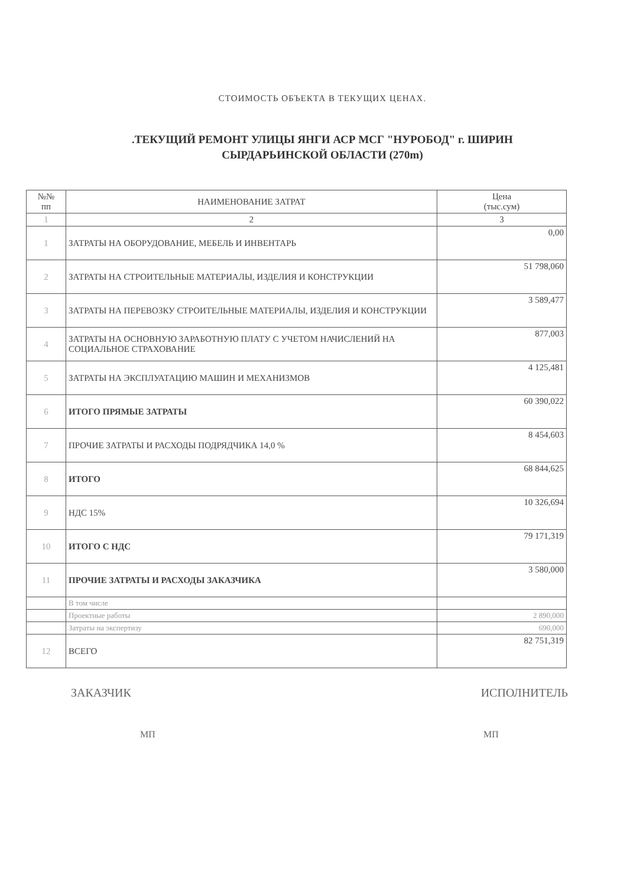СТОИМОСТЬ ОБЪЕКТА В ТЕКУЩИХ ЦЕНАХ.
.ТЕКУЩИЙ РЕМОНТ УЛИЦЫ ЯНГИ АСР МСГ "НУРОБОД" г. ШИРИН
СЫРДАРЬИНСКОЙ ОБЛАСТИ (270m)
| №№ пп | НАИМЕНОВАНИЕ ЗАТРАТ | Цена (тыс.сум) |
| --- | --- | --- |
| 1 | 2 | 3 |
| 1 | ЗАТРАТЫ НА ОБОРУДОВАНИЕ, МЕБЕЛЬ И ИНВЕНТАРЬ | 0,00 |
| 2 | ЗАТРАТЫ НА СТРОИТЕЛЬНЫЕ МАТЕРИАЛЫ, ИЗДЕЛИЯ И КОНСТРУКЦИИ | 51 798,060 |
| 3 | ЗАТРАТЫ НА ПЕРЕВОЗКУ СТРОИТЕЛЬНЫЕ МАТЕРИАЛЫ, ИЗДЕЛИЯ И КОНСТРУКЦИИ | 3 589,477 |
| 4 | ЗАТРАТЫ НА ОСНОВНУЮ ЗАРАБОТНУЮ ПЛАТУ С УЧЕТОМ НАЧИСЛЕНИЙ НА СОЦИАЛЬНОЕ СТРАХОВАНИЕ | 877,003 |
| 5 | ЗАТРАТЫ НА ЭКСПЛУАТАЦИЮ МАШИН И МЕХАНИЗМОВ | 4 125,481 |
| 6 | ИТОГО ПРЯМЫЕ ЗАТРАТЫ | 60 390,022 |
| 7 | ПРОЧИЕ ЗАТРАТЫ И РАСХОДЫ ПОДРЯДЧИКА 14,0 % | 8 454,603 |
| 8 | ИТОГО | 68 844,625 |
| 9 | НДС 15% | 10 326,694 |
| 10 | ИТОГО С НДС | 79 171,319 |
| 11 | ПРОЧИЕ ЗАТРАТЫ И РАСХОДЫ ЗАКАЗЧИКА | 3 580,000 |
| | В том числе | |
| | Проектные работы | 2 890,000 |
| | Затраты на экспертизу | 690,000 |
| 12 | ВСЕГО | 82 751,319 |
ЗАКАЗЧИК
МП
ИСПОЛНИТЕЛЬ
МП